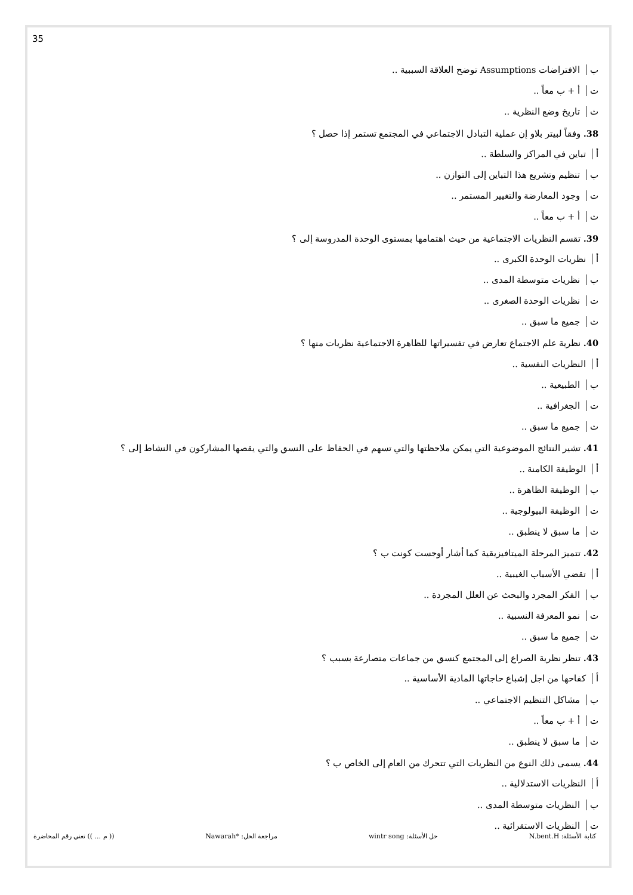35
بالافتراضات Assumptions توضح العلاقة السببية ..
تأ + ب معاً ..
ثتاريخ وضع النظرية ..
38. وفقاً لبيتر بلاو إن عملية التبادل الاجتماعي في المجتمع تستمر إذا حصل ؟
أتباين في المراكز والسلطة ..
بتنظيم وتشريع هذا التباين إلى التوازن ..
توجود المعارضة والتغيير المستمر ..
ثأ + ب معاً ..
39. تقسم النظريات الاجتماعية من حيث اهتمامها بمستوى الوحدة المدروسة إلى ؟
أنظريات الوحدة الكبرى ..
بنظريات متوسطة المدى ..
تنظريات الوحدة الصغرى ..
ثجميع ما سبق ..
40. نظرية علم الاجتماع تعارض في تفسيراتها للظاهرة الاجتماعية نظريات منها ؟
أالنظريات النفسية ..
بالطبيعية ..
تالجغرافية ..
ثجميع ما سبق ..
41. تشير النتائج الموضوعية التي يمكن ملاحظتها والتي تسهم في الحفاظ على النسق والتي يقصها المشاركون في النشاط إلى ؟
أالوظيفة الكامنة ..
بالوظيفة الظاهرة ..
تالوظيفة البيولوجية ..
ثما سبق لا ينطبق ..
42. تتميز المرحلة الميتافيزيقية كما أشار أوجست كونت ب ؟
أتقضي الأسباب الغيبية ..
بالفكر المجرد والبحث عن العلل المجردة ..
تنمو المعرفة النسبية ..
ثجميع ما سبق ..
43. تنظر نظرية الصراع إلى المجتمع كنسق من جماعات متصارعة بسبب ؟
أكفاحها من اجل إشباع حاجاتها المادية الأساسية ..
بمشاكل التنظيم الاجتماعي ..
تأ + ب معاً ..
ثما سبق لا ينطبق ..
44. يسمى ذلك النوع من النظريات التي تتحرك من العام إلى الخاص ب ؟
أالنظريات الاستدلالية ..
بالنظريات متوسطة المدى ..
تالنظريات الاستقرائية ..
كتابة الأسئلة: N.bent.H حل الأسئلة: wintr song مراجعة الحل: *Nawarah (( م ... )) تعني رقم المحاضرة